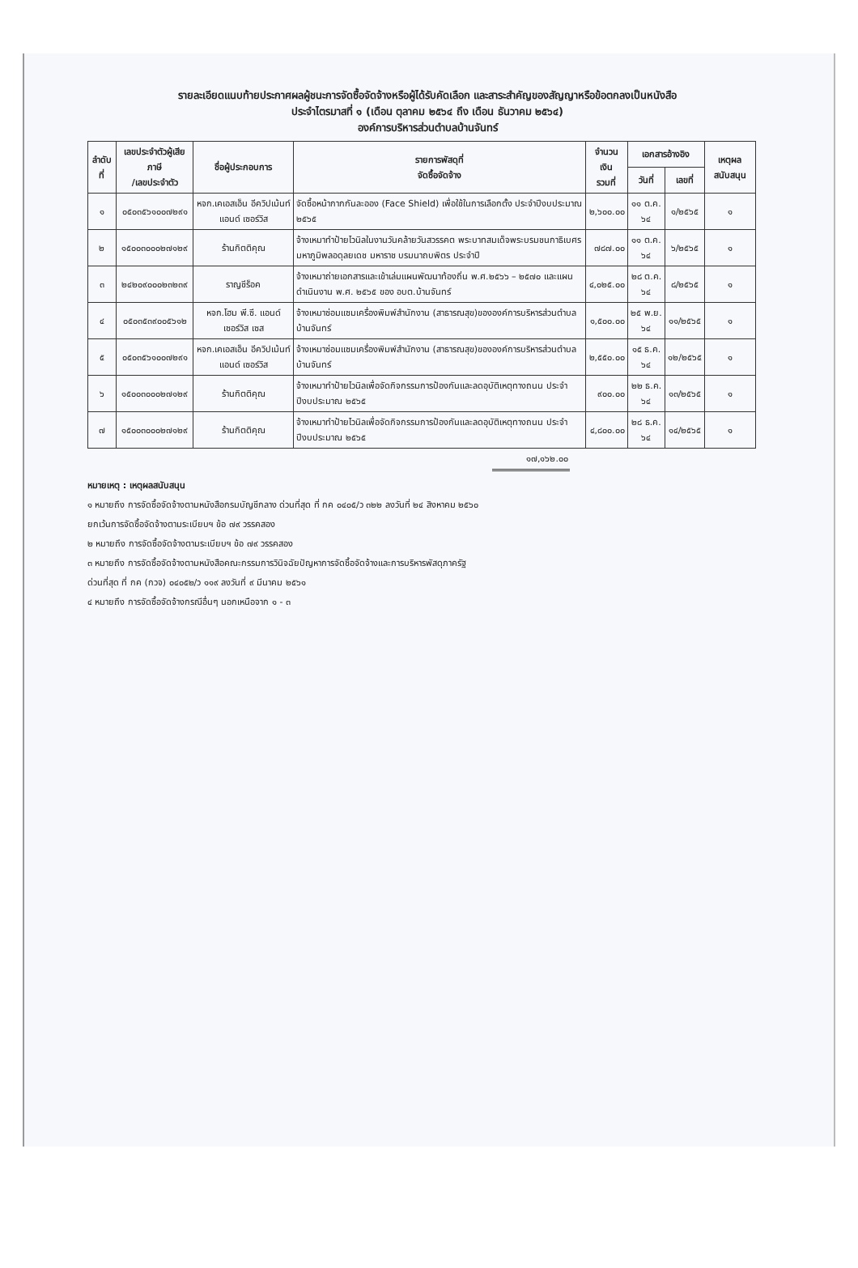รายละเอียดแนบท้ายประกาศผลผู้ชนะการจัดซื้อจัดจ้างหรือผู้ได้รับคัดเลือก และสาระสำคัญของสัญญาหรือข้อตกลงเป็นหนังสือ
ประจำไตรมาสที่ ๑ (เดือน ตุลาคม ๒๕๖๔ ถึง เดือน ธันวาคม ๒๕๖๔)
องค์การบริหารส่วนตำบลบ้านจันทร์
| ลำดับที่ | เลขประจำตัวผู้เสียภาษี /เลขประจำตัว | ชื่อผู้ประกอบการ | รายการพัสดุที่ จัดซื้อจัดจ้าง | จำนวนเงิน รวมที่ | เอกสารอ้างอิง | | เหตุผลสนับสนุน |
| --- | --- | --- | --- | --- | --- | --- | --- |
| | | | | | วันที่ | เลขที่ | |
| ๑ | ๐๕๐๓๕๖๑๐๐๗๒๙๑ | หจก.เคเอสเอ็น อีควิปเม้นท์ แอนด์ เซอร์วิส | จัดซื้อหน้ากากกันละออง (Face Shield) เพื่อใช้ในการเลือกตั้ง ประจำปีงบประมาณ ๒๕๖๕ | ๒,๖๐๐.๐๐ | ๑๑ ต.ค. ๖๔ | ๑/๒๕๖๕ | ๑ |
| ๒ | ๑๕๐๐๓๐๐๐๒๗๑๒๙ | ร้านกิตติคุณ | จ้างเหมาทำป้ายไวนิลในงานวันคล้ายวันสวรรคต พระบาทสมเด็จพระบรมชนกาธิเบศร มหาภูมิพลอดุลยเดช มหาราช บรมนาถบพิตร ประจำปี | ๗๘๗.๐๐ | ๑๑ ต.ค. ๖๔ | ๖/๒๕๖๕ | ๑ |
| ๓ | ๒๔๒๐๙๐๐๐๒๓๒๓๙ | ราญชีร็อค | จ้างเหมาถ่ายเอกสารและเข้าเล่มแผนพัฒนาท้องถิ่น พ.ศ.๒๕๖๖ – ๒๕๗๐ และแผนดำเนินงาน พ.ศ. ๒๕๖๕ ของ อบต.บ้านจันทร์ | ๔,๐๒๕.๐๐ | ๒๘ ต.ค. ๖๔ | ๘/๒๕๖๕ | ๑ |
| ๔ | ๐๕๐๓๕๓๙๐๐๕๖๑๒ | หจก.โฮม พี.ซี. แอนด์ เซอร์วิส เซส | จ้างเหมาซ่อมแซมเครื่องพิมพ์สำนักงาน (สาธารณสุข)ขององค์การบริหารส่วนตำบลบ้านจันทร์ | ๑,๕๐๐.๐๐ | ๒๕ พ.ย. ๖๔ | ๑๑/๒๕๖๕ | ๑ |
| ๕ | ๐๕๐๓๕๖๑๐๐๗๒๙๑ | หจก.เคเอสเอ็น อีควิปเม้นท์ แอนด์ เซอร์วิส | จ้างเหมาซ่อมแซมเครื่องพิมพ์สำนักงาน (สาธารณสุข)ขององค์การบริหารส่วนตำบลบ้านจันทร์ | ๒,๕๕๐.๐๐ | ๑๕ ธ.ค. ๖๔ | ๑๒/๒๕๖๕ | ๑ |
| ๖ | ๑๕๐๐๓๐๐๐๒๗๑๒๙ | ร้านกิตติคุณ | จ้างเหมาทำป้ายไวนิลเพื่อจัดกิจกรรมการป้องกันและลดอุบัติเหตุทางถนน ประจำปีงบประมาณ ๒๕๖๕ | ๙๐๐.๐๐ | ๒๒ ธ.ค. ๖๔ | ๑๓/๒๕๖๕ | ๑ |
| ๗ | ๑๕๐๐๓๐๐๐๒๗๑๒๙ | ร้านกิตติคุณ | จ้างเหมาทำป้ายไวนิลเพื่อจัดกิจกรรมการป้องกันและลดอุบัติเหตุทางถนน ประจำปีงบประมาณ ๒๕๖๕ | ๔,๘๐๐.๐๐ | ๒๘ ธ.ค. ๖๔ | ๑๔/๒๕๖๕ | ๑ |
๑๗,๑๖๒.๐๐
หมายเหตุ : เหตุผลสนับสนุน
๑ หมายถึง การจัดซื้อจัดจ้างตามหนังสือกรมบัญชีกลาง ด่วนที่สุด ที่ กค ๐๔๐๕/ว ๓๒๒ ลงวันที่ ๒๔ สิงหาคม ๒๕๖๐
ยกเว้นการจัดซื้อจัดจ้างตามระเบียบฯ ข้อ ๗๙ วรรคสอง
๒ หมายถึง การจัดซื้อจัดจ้างตามระเบียบฯ ข้อ ๗๙ วรรคสอง
๓ หมายถึง การจัดซื้อจัดจ้างตามหนังสือคณะกรรมการวินิจฉัยปัญหาการจัดซื้อจัดจ้างและการบริหารพัสดุภาครัฐ
ด่วนที่สุด ที่ กค (กวจ) ๐๔๐๕๒/ว ๑๑๙ ลงวันที่ ๙ มีนาคม ๒๕๖๑
๔ หมายถึง การจัดซื้อจัดจ้างกรณีอื่นๆ นอกเหนือจาก ๑ - ๓